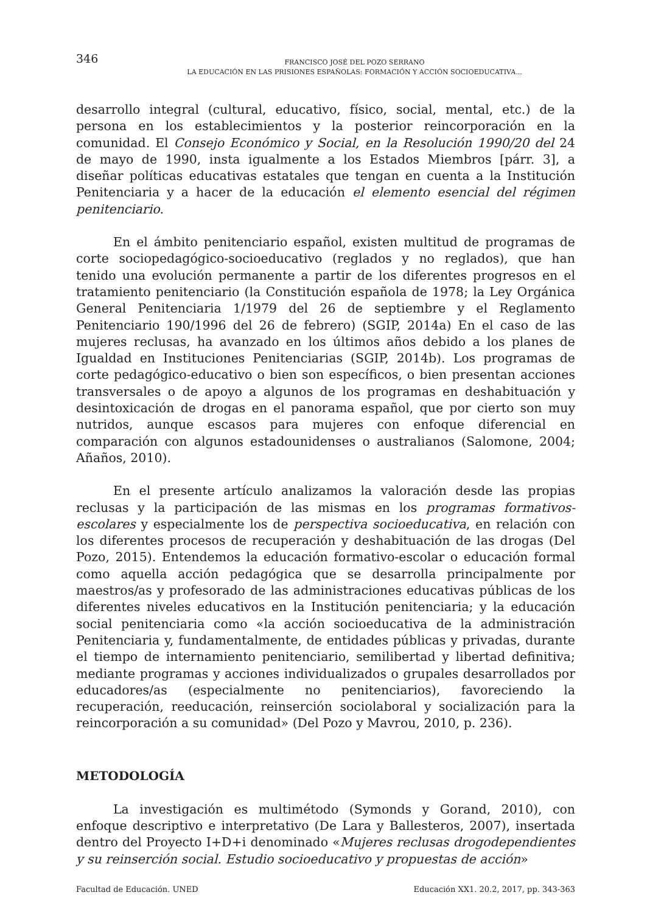346
FRANCISCO JOSÉ DEL POZO SERRANO
LA EDUCACIÓN EN LAS PRISIONES ESPAÑOLAS: FORMACIÓN Y ACCIÓN SOCIOEDUCATIVA...
desarrollo integral (cultural, educativo, físico, social, mental, etc.) de la persona en los establecimientos y la posterior reincorporación en la comunidad. El Consejo Económico y Social, en la Resolución 1990/20 del 24 de mayo de 1990, insta igualmente a los Estados Miembros [párr. 3], a diseñar políticas educativas estatales que tengan en cuenta a la Institución Penitenciaria y a hacer de la educación el elemento esencial del régimen penitenciario.
En el ámbito penitenciario español, existen multitud de programas de corte sociopedagógico-socioeducativo (reglados y no reglados), que han tenido una evolución permanente a partir de los diferentes progresos en el tratamiento penitenciario (la Constitución española de 1978; la Ley Orgánica General Penitenciaria 1/1979 del 26 de septiembre y el Reglamento Penitenciario 190/1996 del 26 de febrero) (SGIP, 2014a) En el caso de las mujeres reclusas, ha avanzado en los últimos años debido a los planes de Igualdad en Instituciones Penitenciarias (SGIP, 2014b). Los programas de corte pedagógico-educativo o bien son específicos, o bien presentan acciones transversales o de apoyo a algunos de los programas en deshabituación y desintoxicación de drogas en el panorama español, que por cierto son muy nutridos, aunque escasos para mujeres con enfoque diferencial en comparación con algunos estadounidenses o australianos (Salomone, 2004; Añaños, 2010).
En el presente artículo analizamos la valoración desde las propias reclusas y la participación de las mismas en los programas formativos-escolares y especialmente los de perspectiva socioeducativa, en relación con los diferentes procesos de recuperación y deshabituación de las drogas (Del Pozo, 2015). Entendemos la educación formativo-escolar o educación formal como aquella acción pedagógica que se desarrolla principalmente por maestros/as y profesorado de las administraciones educativas públicas de los diferentes niveles educativos en la Institución penitenciaria; y la educación social penitenciaria como «la acción socioeducativa de la administración Penitenciaria y, fundamentalmente, de entidades públicas y privadas, durante el tiempo de internamiento penitenciario, semilibertad y libertad definitiva; mediante programas y acciones individualizados o grupales desarrollados por educadores/as (especialmente no penitenciarios), favoreciendo la recuperación, reeducación, reinserción sociolaboral y socialización para la reincorporación a su comunidad» (Del Pozo y Mavrou, 2010, p. 236).
METODOLOGÍA
La investigación es multimétodo (Symonds y Gorand, 2010), con enfoque descriptivo e interpretativo (De Lara y Ballesteros, 2007), insertada dentro del Proyecto I+D+i denominado «Mujeres reclusas drogodependientes y su reinserción social. Estudio socioeducativo y propuestas de acción»
Facultad de Educación. UNED Educación XX1. 20.2, 2017, pp. 343-363